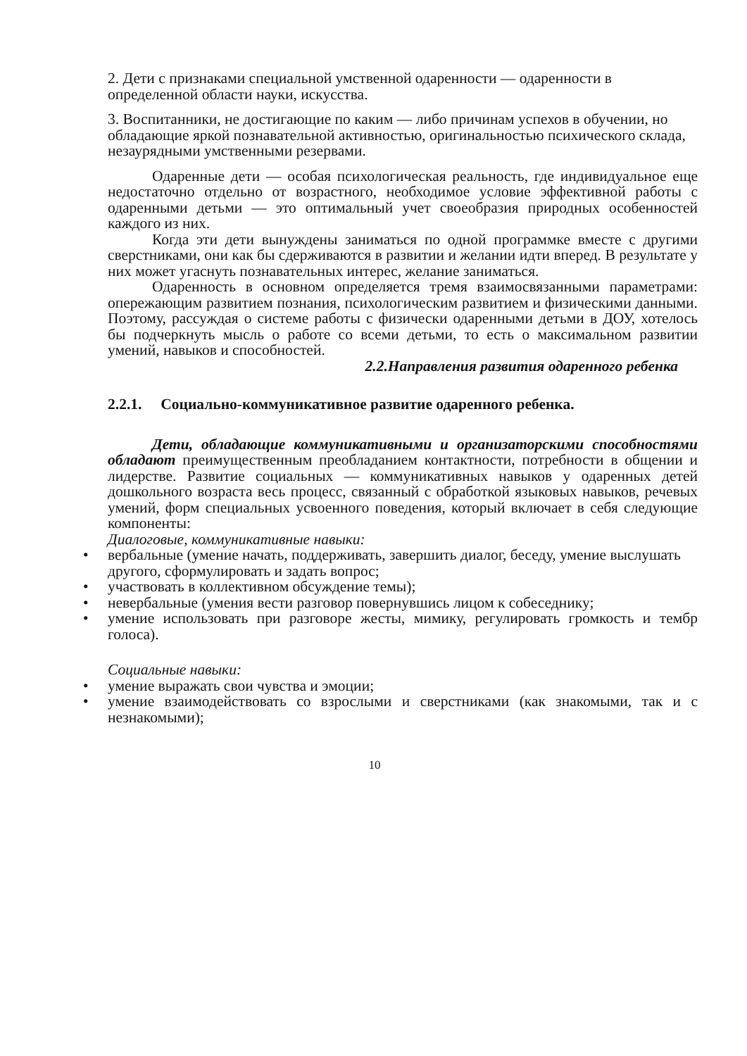2. Дети с признаками специальной умственной одаренности — одаренности в определенной области науки, искусства.
3. Воспитанники, не достигающие по каким — либо причинам успехов в обучении, но обладающие яркой познавательной активностью, оригинальностью психического склада, незаурядными умственными резервами.
Одаренные дети — особая психологическая реальность, где индивидуальное еще недостаточно отдельно от возрастного, необходимое условие эффективной работы с одаренными детьми — это оптимальный учет своеобразия природных особенностей каждого из них.
Когда эти дети вынуждены заниматься по одной программке вместе с другими сверстниками, они как бы сдерживаются в развитии и желании идти вперед. В результате у них может угаснуть познавательных интерес, желание заниматься.
Одаренность в основном определяется тремя взаимосвязанными параметрами: опережающим развитием познания, психологическим развитием и физическими данными. Поэтому, рассуждая о системе работы с физически одаренными детьми в ДОУ, хотелось бы подчеркнуть мысль о работе со всеми детьми, то есть о максимальном развитии умений, навыков и способностей.
2.2.Направления развития одаренного ребенка
2.2.1. Социально-коммуникативное развитие одаренного ребенка.
Дети, обладающие коммуникативными и организаторскими способностями обладают преимущественным преобладанием контактности, потребности в общении и лидерстве. Развитие социальных — коммуникативных навыков у одаренных детей дошкольного возраста весь процесс, связанный с обработкой языковых навыков, речевых умений, форм специальных усвоенного поведения, который включает в себя следующие компоненты:
Диалоговые, коммуникативные навыки:
• вербальные (умение начать, поддерживать, завершить диалог, беседу, умение выслушать другого, сформулировать и задать вопрос;
• участвовать в коллективном обсуждение темы);
• невербальные (умения вести разговор повернувшись лицом к собеседнику;
• умение использовать при разговоре жесты, мимику, регулировать громкость и тембр голоса).
Социальные навыки:
• умение выражать свои чувства и эмоции;
• умение взаимодействовать со взрослыми и сверстниками (как знакомыми, так и с незнакомыми);
10